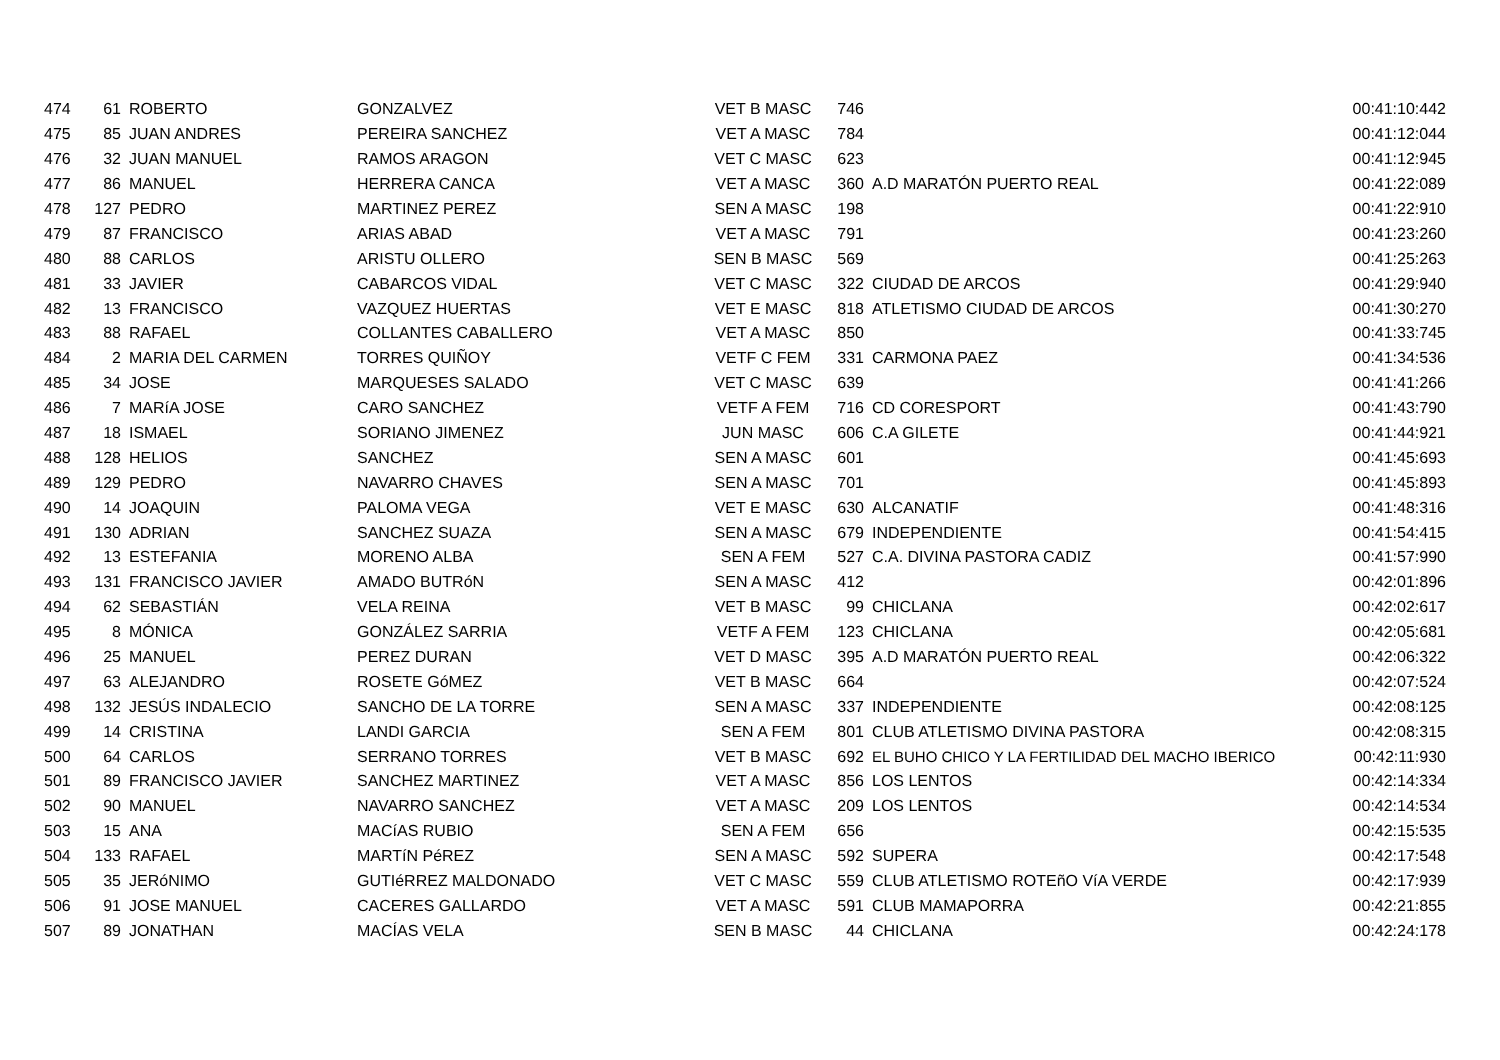| 474 | 61 | ROBERTO | GONZALVEZ | VET B MASC | 746 | | 00:41:10:442 |
| 475 | 85 | JUAN ANDRES | PEREIRA SANCHEZ | VET A MASC | 784 | | 00:41:12:044 |
| 476 | 32 | JUAN MANUEL | RAMOS ARAGON | VET C MASC | 623 | | 00:41:12:945 |
| 477 | 86 | MANUEL | HERRERA CANCA | VET A MASC | 360 | A.D MARATÓN PUERTO REAL | 00:41:22:089 |
| 478 | 127 | PEDRO | MARTINEZ PEREZ | SEN A MASC | 198 | | 00:41:22:910 |
| 479 | 87 | FRANCISCO | ARIAS ABAD | VET A MASC | 791 | | 00:41:23:260 |
| 480 | 88 | CARLOS | ARISTU OLLERO | SEN B MASC | 569 | | 00:41:25:263 |
| 481 | 33 | JAVIER | CABARCOS VIDAL | VET C MASC | 322 | CIUDAD DE ARCOS | 00:41:29:940 |
| 482 | 13 | FRANCISCO | VAZQUEZ HUERTAS | VET E MASC | 818 | ATLETISMO CIUDAD DE ARCOS | 00:41:30:270 |
| 483 | 88 | RAFAEL | COLLANTES CABALLERO | VET A MASC | 850 | | 00:41:33:745 |
| 484 | 2 | MARIA DEL CARMEN | TORRES QUIÑOY | VETF C FEM | 331 | CARMONA PAEZ | 00:41:34:536 |
| 485 | 34 | JOSE | MARQUESES SALADO | VET C MASC | 639 | | 00:41:41:266 |
| 486 | 7 | MARíA JOSE | CARO SANCHEZ | VETF A FEM | 716 | CD CORESPORT | 00:41:43:790 |
| 487 | 18 | ISMAEL | SORIANO JIMENEZ | JUN MASC | 606 | C.A GILETE | 00:41:44:921 |
| 488 | 128 | HELIOS | SANCHEZ | SEN A MASC | 601 | | 00:41:45:693 |
| 489 | 129 | PEDRO | NAVARRO CHAVES | SEN A MASC | 701 | | 00:41:45:893 |
| 490 | 14 | JOAQUIN | PALOMA VEGA | VET E MASC | 630 | ALCANATIF | 00:41:48:316 |
| 491 | 130 | ADRIAN | SANCHEZ SUAZA | SEN A MASC | 679 | INDEPENDIENTE | 00:41:54:415 |
| 492 | 13 | ESTEFANIA | MORENO ALBA | SEN A FEM | 527 | C.A. DIVINA PASTORA CADIZ | 00:41:57:990 |
| 493 | 131 | FRANCISCO JAVIER | AMADO BUTRóN | SEN A MASC | 412 | | 00:42:01:896 |
| 494 | 62 | SEBASTIÁN | VELA REINA | VET B MASC | 99 | CHICLANA | 00:42:02:617 |
| 495 | 8 | MÓNICA | GONZÁLEZ SARRIA | VETF A FEM | 123 | CHICLANA | 00:42:05:681 |
| 496 | 25 | MANUEL | PEREZ DURAN | VET D MASC | 395 | A.D MARATÓN PUERTO REAL | 00:42:06:322 |
| 497 | 63 | ALEJANDRO | ROSETE GóMEZ | VET B MASC | 664 | | 00:42:07:524 |
| 498 | 132 | JESÚS INDALECIO | SANCHO DE LA TORRE | SEN A MASC | 337 | INDEPENDIENTE | 00:42:08:125 |
| 499 | 14 | CRISTINA | LANDI GARCIA | SEN A FEM | 801 | CLUB ATLETISMO DIVINA PASTORA | 00:42:08:315 |
| 500 | 64 | CARLOS | SERRANO TORRES | VET B MASC | 692 | EL BUHO CHICO Y LA FERTILIDAD DEL MACHO IBERICO | 00:42:11:930 |
| 501 | 89 | FRANCISCO JAVIER | SANCHEZ MARTINEZ | VET A MASC | 856 | LOS LENTOS | 00:42:14:334 |
| 502 | 90 | MANUEL | NAVARRO SANCHEZ | VET A MASC | 209 | LOS LENTOS | 00:42:14:534 |
| 503 | 15 | ANA | MACíAS RUBIO | SEN A FEM | 656 | | 00:42:15:535 |
| 504 | 133 | RAFAEL | MARTíN PéREZ | SEN A MASC | 592 | SUPERA | 00:42:17:548 |
| 505 | 35 | JERóNIMO | GUTIéRREZ MALDONADO | VET C MASC | 559 | CLUB ATLETISMO ROTEñO VíA VERDE | 00:42:17:939 |
| 506 | 91 | JOSE MANUEL | CACERES GALLARDO | VET A MASC | 591 | CLUB MAMAPORRA | 00:42:21:855 |
| 507 | 89 | JONATHAN | MACÍAS VELA | SEN B MASC | 44 | CHICLANA | 00:42:24:178 |